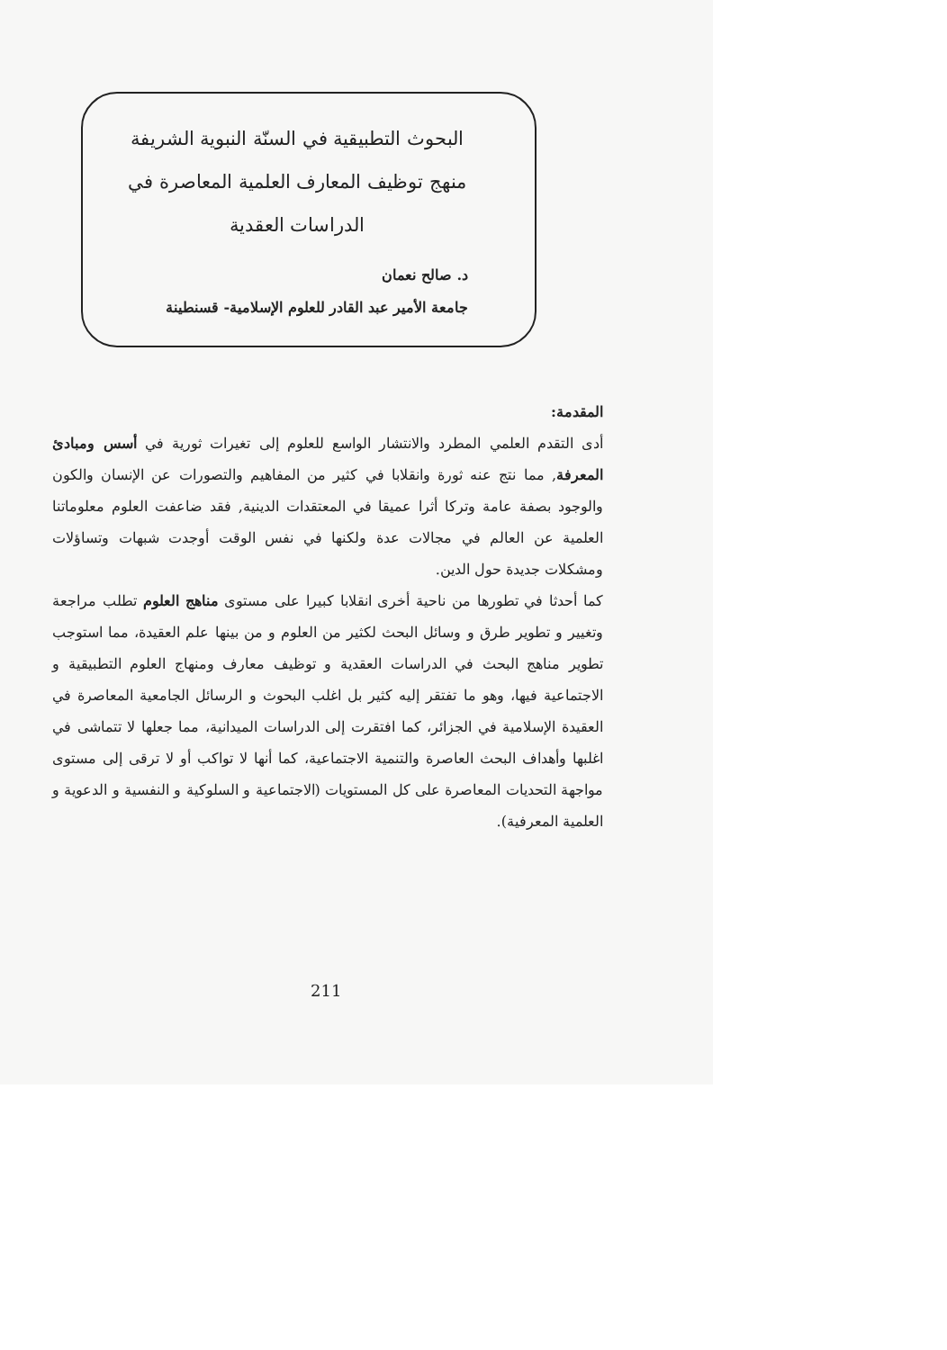البحوث التطبيقية في السنّة النبوية الشريفة
منهج توظيف المعارف العلمية المعاصرة في
الدراسات العقدية
د. صالح نعمان
جامعة الأمير عبد القادر للعلوم الإسلامية- قسنطينة
المقدمة:
أدى التقدم العلمي المطرد والانتشار الواسع للعلوم إلى تغيرات ثورية في أسس ومبادئ المعرفة, مما نتج عنه ثورة وانقلابا في كثير من المفاهيم والتصورات عن الإنسان والكون والوجود بصفة عامة وتركا أثرا عميقا في المعتقدات الدينية, فقد ضاعفت العلوم معلوماتنا العلمية عن العالم في مجالات عدة ولكنها في نفس الوقت أوجدت شبهات وتساؤلات ومشكلات جديدة حول الدين.
كما أحدثا في تطورها من ناحية أخرى انقلابا كبيرا على مستوى مناهج العلوم تطلب مراجعة وتغيير و تطوير طرق و وسائل البحث لكثير من العلوم و من بينها علم العقيدة، مما استوجب تطوير مناهج البحث في الدراسات العقدية و توظيف معارف ومنهاج العلوم التطبيقية و الاجتماعية فيها، وهو ما تفتقر إليه كثير بل اغلب البحوث و الرسائل الجامعية المعاصرة في العقيدة الإسلامية في الجزائر، كما افتقرت إلى الدراسات الميدانية، مما جعلها لا تتماشى في اغلبها وأهداف البحث العاصرة والتنمية الاجتماعية، كما أنها لا تواكب أو لا ترقى إلى مستوى مواجهة التحديات المعاصرة على كل المستويات (الاجتماعية و السلوكية و النفسية و الدعوية و العلمية المعرفية).
211